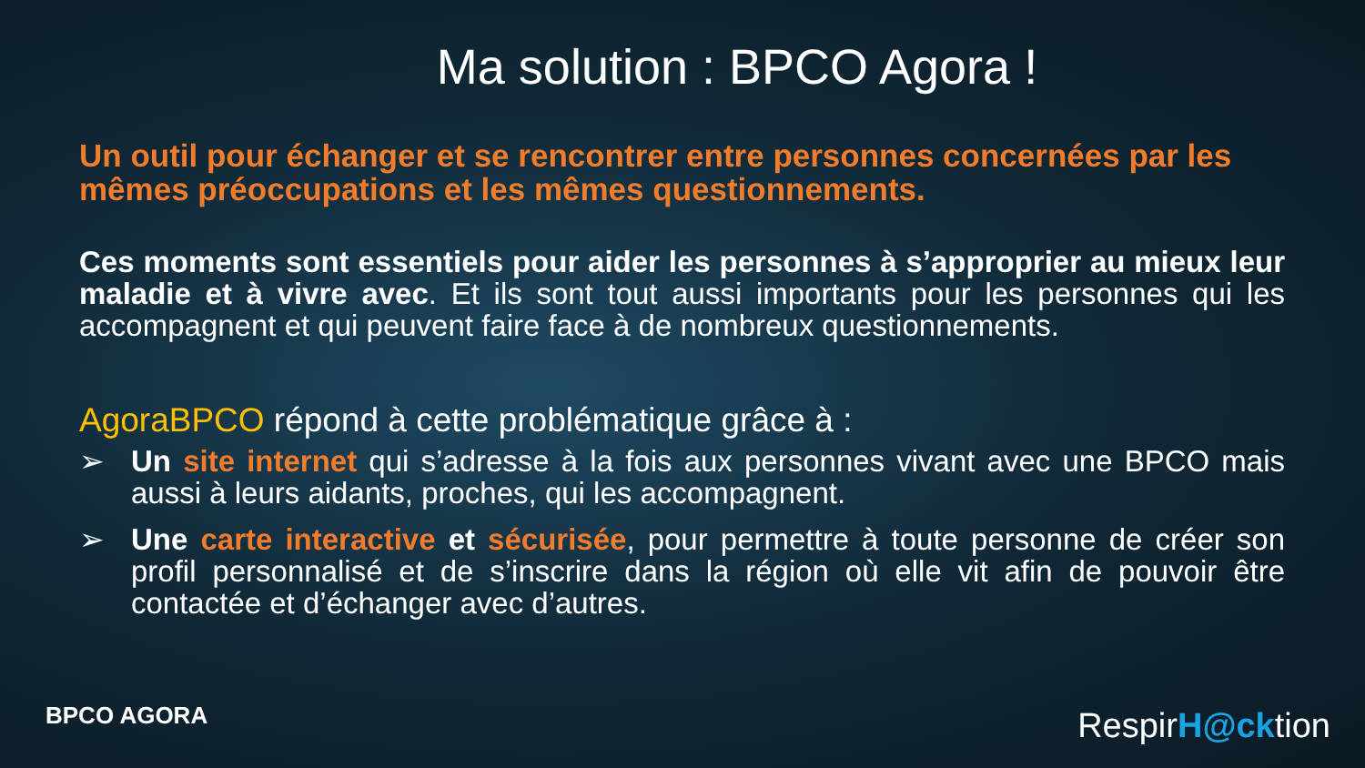Ma solution : BPCO Agora !
Un outil pour échanger et se rencontrer entre personnes concernées par les mêmes préoccupations et les mêmes questionnements.
Ces moments sont essentiels pour aider les personnes à s’approprier au mieux leur maladie et à vivre avec. Et ils sont tout aussi importants pour les personnes qui les accompagnent et qui peuvent faire face à de nombreux questionnements.
AgoraBPCO répond à cette problématique grâce à :
➢ Un site internet qui s’adresse à la fois aux personnes vivant avec une BPCO mais aussi à leurs aidants, proches, qui les accompagnent.
➢ Une carte interactive et sécurisée, pour permettre à toute personne de créer son profil personnalisé et de s’inscrire dans la région où elle vit afin de pouvoir être contactée et d’échanger avec d’autres.
BPCO AGORA RespirH@cktion